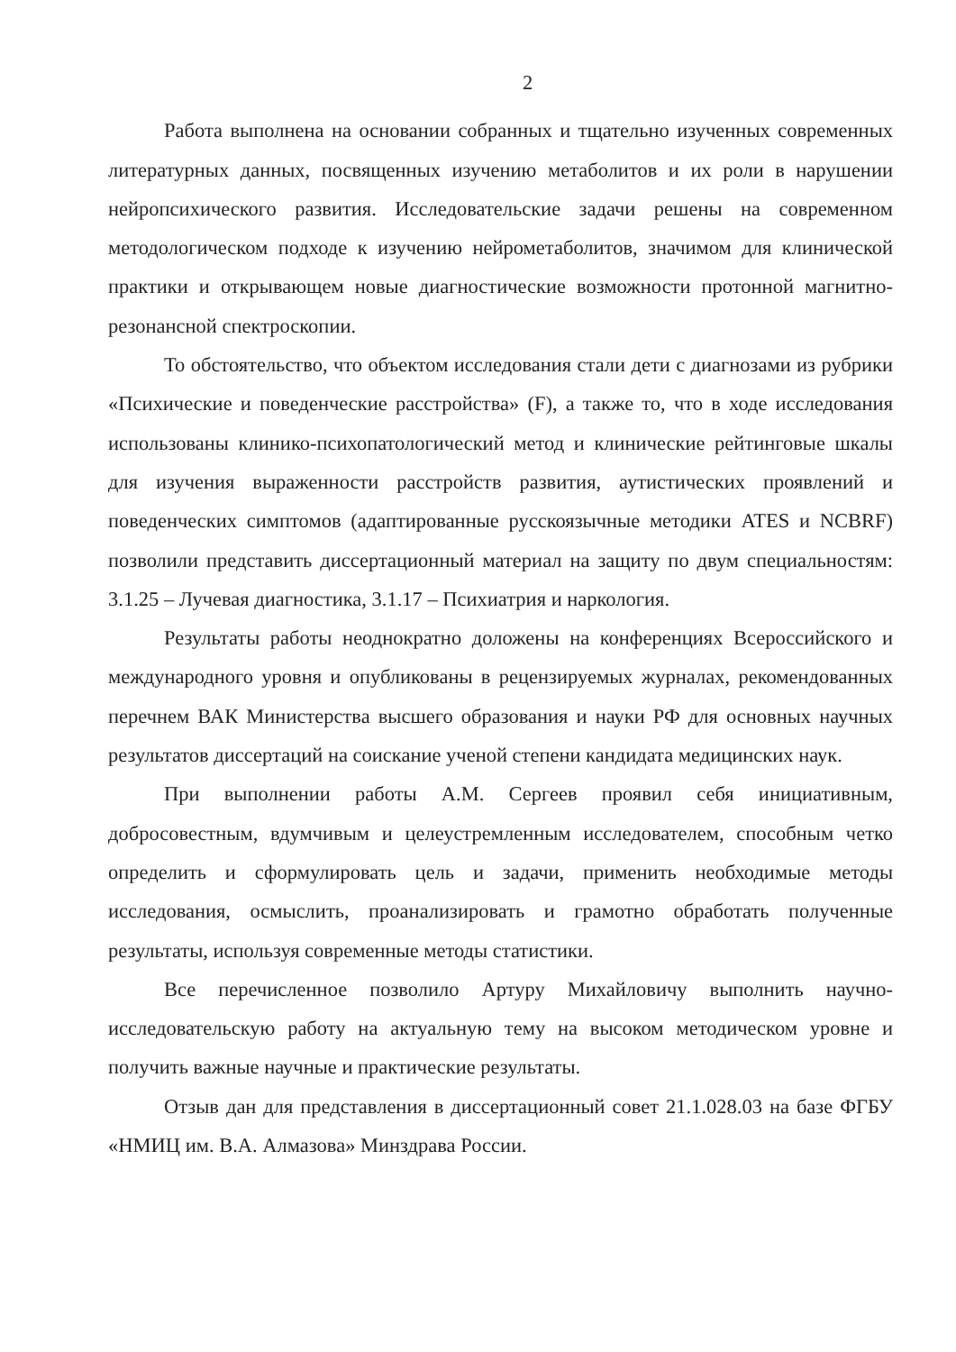2
Работа выполнена на основании собранных и тщательно изученных современных литературных данных, посвященных изучению метаболитов и их роли в нарушении нейропсихического развития. Исследовательские задачи решены на современном методологическом подходе к изучению нейрометаболитов, значимом для клинической практики и открывающем новые диагностические возможности протонной магнитно-резонансной спектроскопии.
То обстоятельство, что объектом исследования стали дети с диагнозами из рубрики «Психические и поведенческие расстройства» (F), а также то, что в ходе исследования использованы клинико-психопатологический метод и клинические рейтинговые шкалы для изучения выраженности расстройств развития, аутистических проявлений и поведенческих симптомов (адаптированные русскоязычные методики ATES и NCBRF) позволили представить диссертационный материал на защиту по двум специальностям: 3.1.25 – Лучевая диагностика, 3.1.17 – Психиатрия и наркология.
Результаты работы неоднократно доложены на конференциях Всероссийского и международного уровня и опубликованы в рецензируемых журналах, рекомендованных перечнем ВАК Министерства высшего образования и науки РФ для основных научных результатов диссертаций на соискание ученой степени кандидата медицинских наук.
При выполнении работы А.М. Сергеев проявил себя инициативным, добросовестным, вдумчивым и целеустремленным исследователем, способным четко определить и сформулировать цель и задачи, применить необходимые методы исследования, осмыслить, проанализировать и грамотно обработать полученные результаты, используя современные методы статистики.
Все перечисленное позволило Артуру Михайловичу выполнить научно-исследовательскую работу на актуальную тему на высоком методическом уровне и получить важные научные и практические результаты.
Отзыв дан для представления в диссертационный совет 21.1.028.03 на базе ФГБУ «НМИЦ им. В.А. Алмазова» Минздрава России.